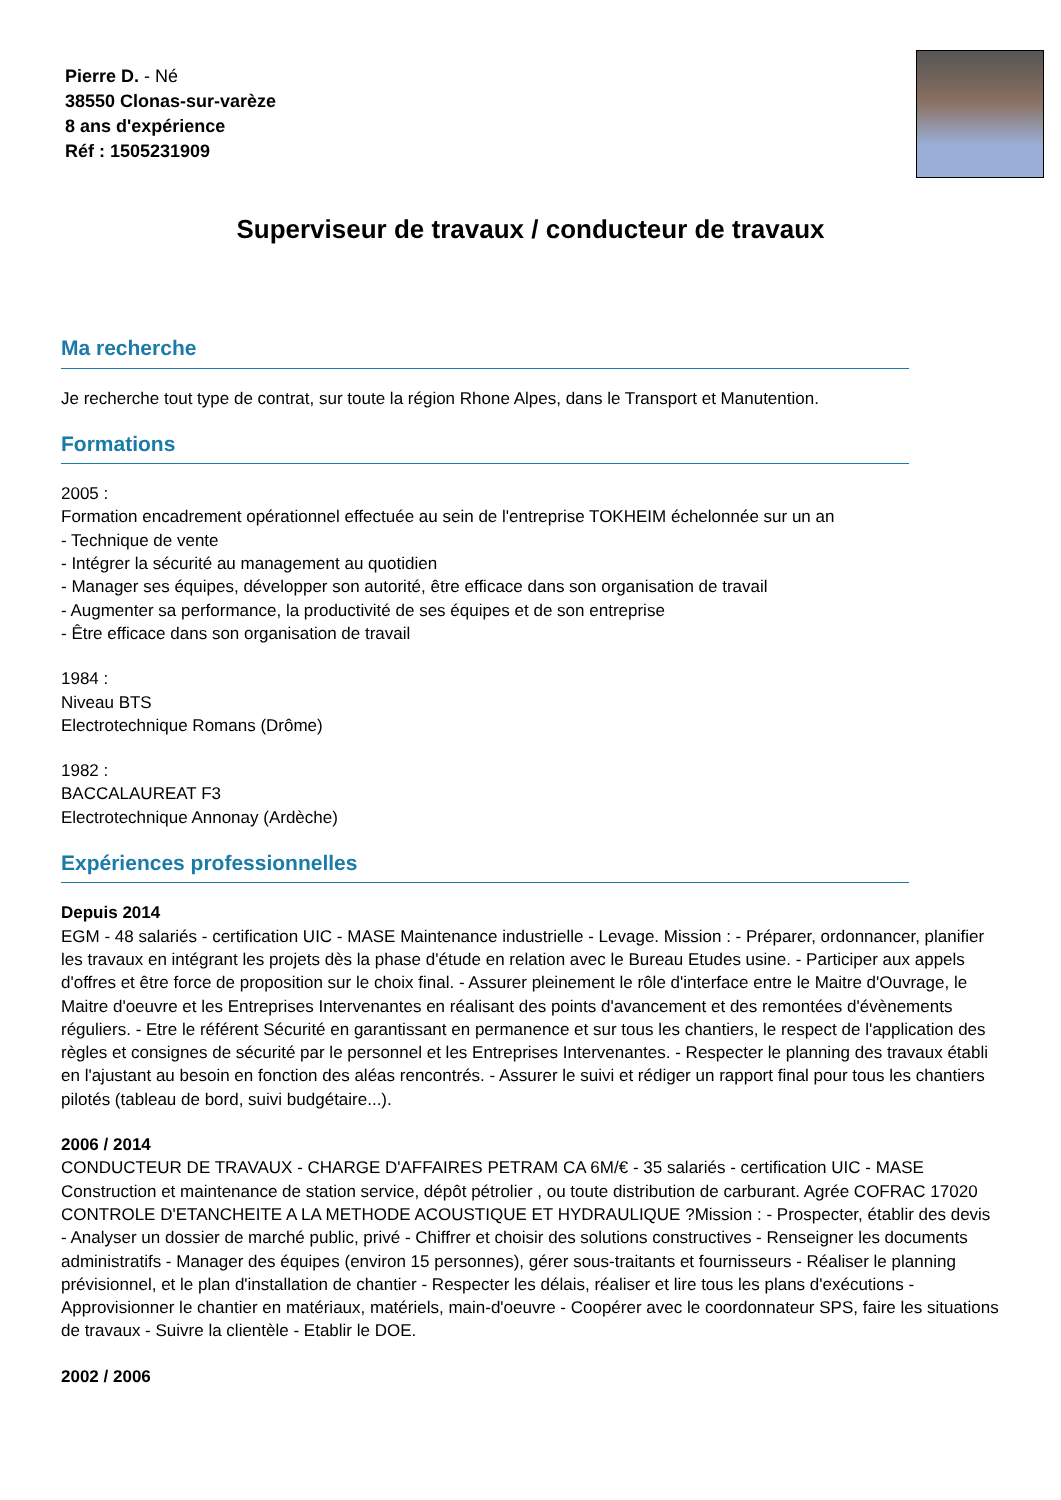Pierre D. - Né
38550 Clonas-sur-varèze
8 ans d'expérience
Réf : 1505231909
Superviseur de travaux / conducteur de travaux
Ma recherche
Je recherche tout type de contrat, sur toute la région Rhone Alpes, dans le Transport et Manutention.
Formations
2005 :
Formation encadrement opérationnel effectuée au sein de l'entreprise TOKHEIM échelonnée sur un an
- Technique de vente
- Intégrer la sécurité au management au quotidien
- Manager ses équipes, développer son autorité, être efficace dans son organisation de travail
- Augmenter sa performance, la productivité de ses équipes et de son entreprise
- Être efficace dans son organisation de travail
1984 :
Niveau BTS
Electrotechnique Romans (Drôme)
1982 :
BACCALAUREAT F3
Electrotechnique Annonay (Ardèche)
Expériences professionnelles
Depuis 2014
EGM - 48 salariés - certification UIC - MASE Maintenance industrielle - Levage. Mission : - Préparer, ordonnancer, planifier les travaux en intégrant les projets dès la phase d'étude en relation avec le Bureau Etudes usine. - Participer aux appels d'offres et être force de proposition sur le choix final. - Assurer pleinement le rôle d'interface entre le Maitre d'Ouvrage, le Maitre d'oeuvre et les Entreprises Intervenantes en réalisant des points d'avancement et des remontées d'évènements réguliers. - Etre le référent Sécurité en garantissant en permanence et sur tous les chantiers, le respect de l'application des règles et consignes de sécurité par le personnel et les Entreprises Intervenantes. - Respecter le planning des travaux établi en l'ajustant au besoin en fonction des aléas rencontrés. - Assurer le suivi et rédiger un rapport final pour tous les chantiers pilotés (tableau de bord, suivi budgétaire...).
2006 / 2014
CONDUCTEUR DE TRAVAUX - CHARGE D'AFFAIRES PETRAM CA 6M/€ - 35 salariés - certification UIC - MASE Construction et maintenance de station service, dépôt pétrolier , ou toute distribution de carburant. Agrée COFRAC 17020 CONTROLE D'ETANCHEITE A LA METHODE ACOUSTIQUE ET HYDRAULIQUE ?Mission : - Prospecter, établir des devis - Analyser un dossier de marché public, privé - Chiffrer et choisir des solutions constructives - Renseigner les documents administratifs - Manager des équipes (environ 15 personnes), gérer sous-traitants et fournisseurs - Réaliser le planning prévisionnel, et le plan d'installation de chantier - Respecter les délais, réaliser et lire tous les plans d'exécutions - Approvisionner le chantier en matériaux, matériels, main-d'oeuvre - Coopérer avec le coordonnateur SPS, faire les situations de travaux - Suivre la clientèle - Etablir le DOE.
2002 / 2006